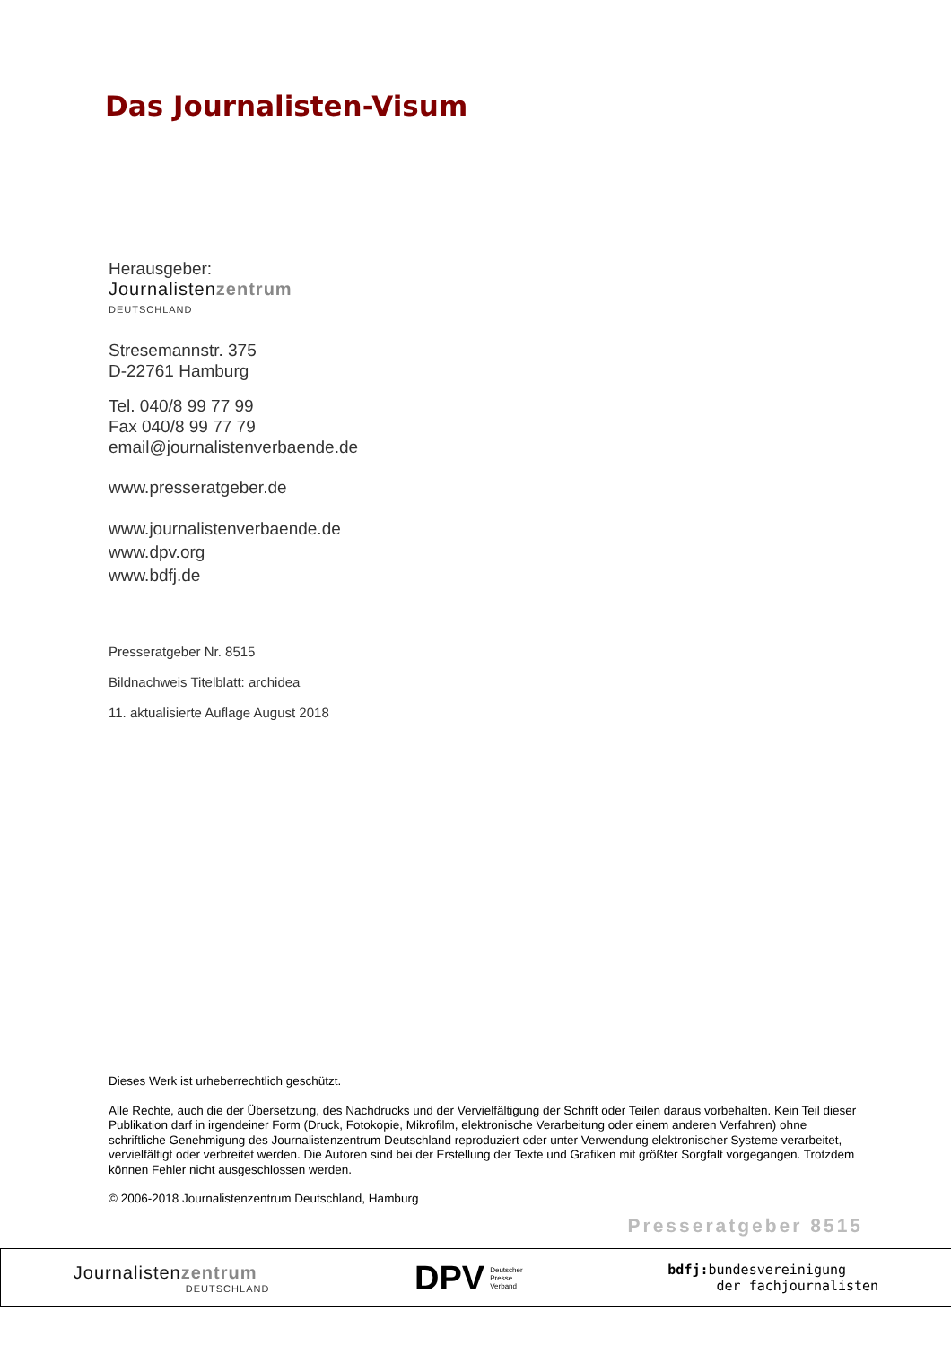Das Journalisten-Visum
Herausgeber:
Journalistenzentrum
DEUTSCHLAND
Stresemannstr. 375
D-22761 Hamburg
Tel. 040/8 99 77 99
Fax 040/8 99 77 79
email@journalistenverbaende.de
www.presseratgeber.de
www.journalistenverbaende.de
www.dpv.org
www.bdfj.de
Presseratgeber Nr. 8515
Bildnachweis Titelblatt: archidea
11. aktualisierte Auflage August 2018
Dieses Werk ist urheberrechtlich geschützt.
Alle Rechte, auch die der Übersetzung, des Nachdrucks und der Vervielfältigung der Schrift oder Teilen daraus vorbehalten. Kein Teil dieser Publikation darf in irgendeiner Form (Druck, Fotokopie, Mikrofilm, elektronische Verarbeitung oder einem anderen Verfahren) ohne schriftliche Genehmigung des Journalistenzentrum Deutschland reproduziert oder unter Verwendung elektronischer Systeme verarbeitet, vervielfältigt oder verbreitet werden. Die Autoren sind bei der Erstellung der Texte und Grafiken mit größter Sorgfalt vorgegangen. Trotzdem können Fehler nicht ausgeschlossen werden.
© 2006-2018 Journalistenzentrum Deutschland, Hamburg
Presseratgeber 8515
Journalistenzentrum
DEUTSCHLAND
DPV Deutscher
Presse
Verband
bdfj: bundesvereinigung
der fachjournalisten